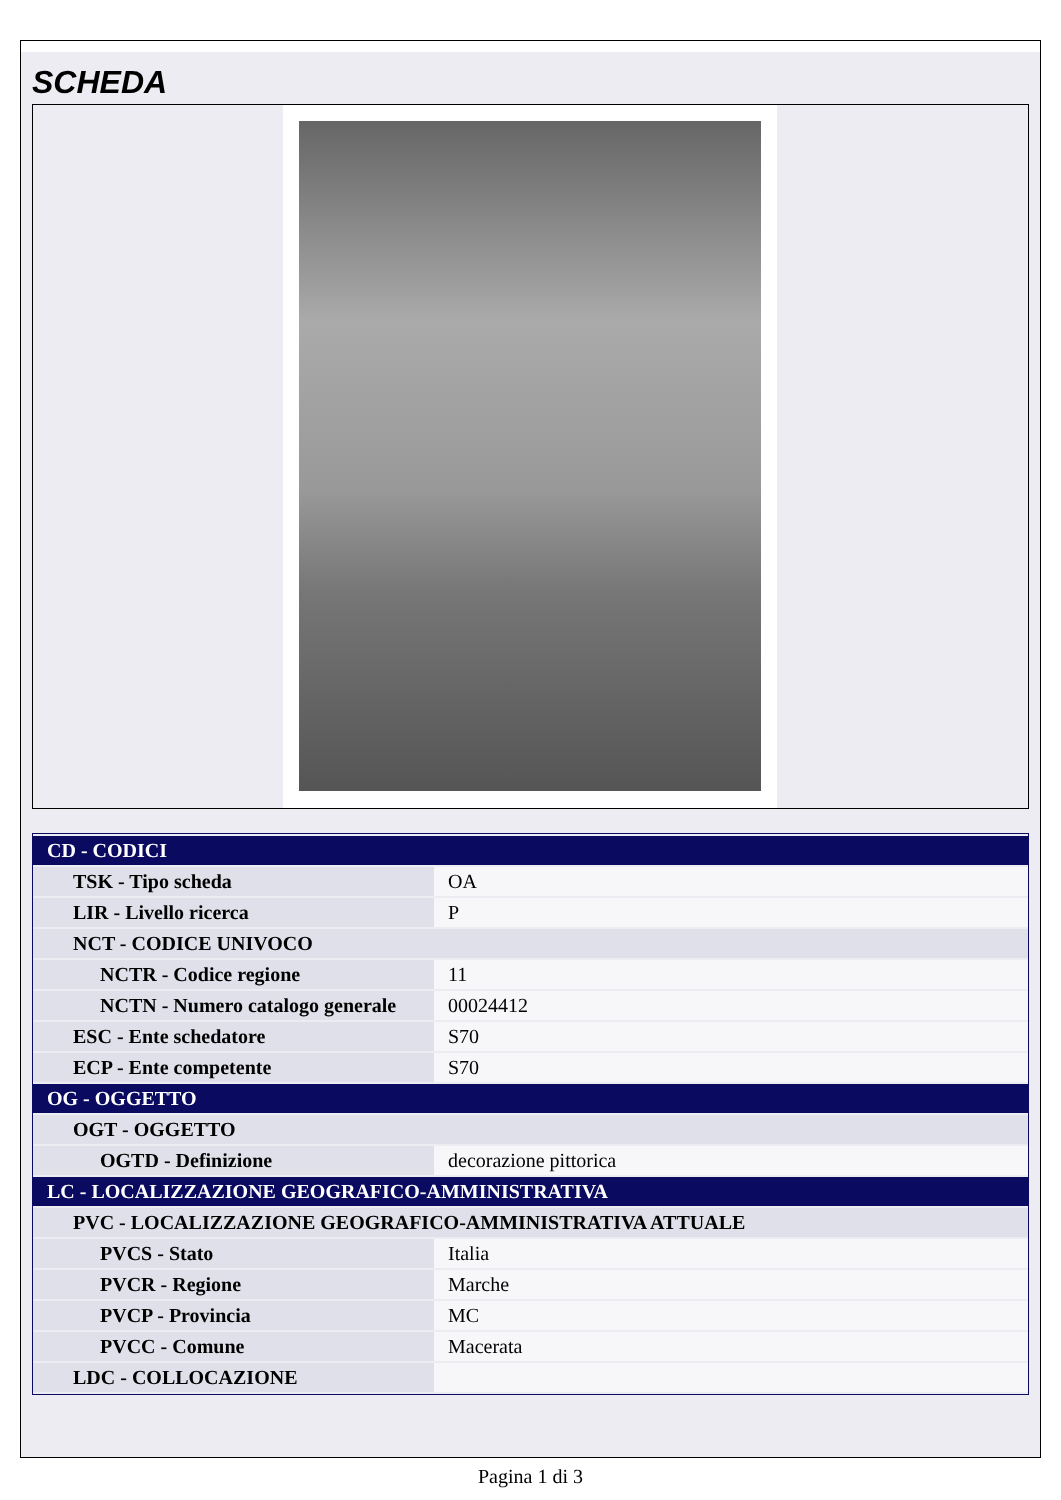SCHEDA
| CD - CODICI | |
| TSK - Tipo scheda | OA |
| LIR - Livello ricerca | P |
| NCT - CODICE UNIVOCO | |
| NCTR - Codice regione | 11 |
| NCTN - Numero catalogo generale | 00024412 |
| ESC - Ente schedatore | S70 |
| ECP - Ente competente | S70 |
| OG - OGGETTO | |
| OGT - OGGETTO | |
| OGTD - Definizione | decorazione pittorica |
| LC - LOCALIZZAZIONE GEOGRAFICO-AMMINISTRATIVA | |
| PVC - LOCALIZZAZIONE GEOGRAFICO-AMMINISTRATIVA ATTUALE | |
| PVCS - Stato | Italia |
| PVCR - Regione | Marche |
| PVCP - Provincia | MC |
| PVCC - Comune | Macerata |
| LDC - COLLOCAZIONE | |
Pagina 1 di 3